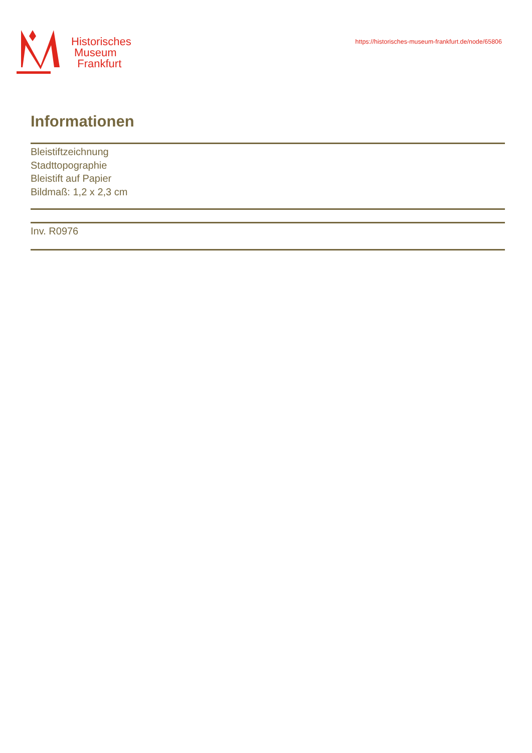Historisches
Museum
Frankfurt
https://historisches-museum-frankfurt.de/node/65806
Informationen
Bleistiftzeichnung
Stadttopographie
Bleistift auf Papier
Bildmaß: 1,2 x 2,3 cm
Inv. R0976